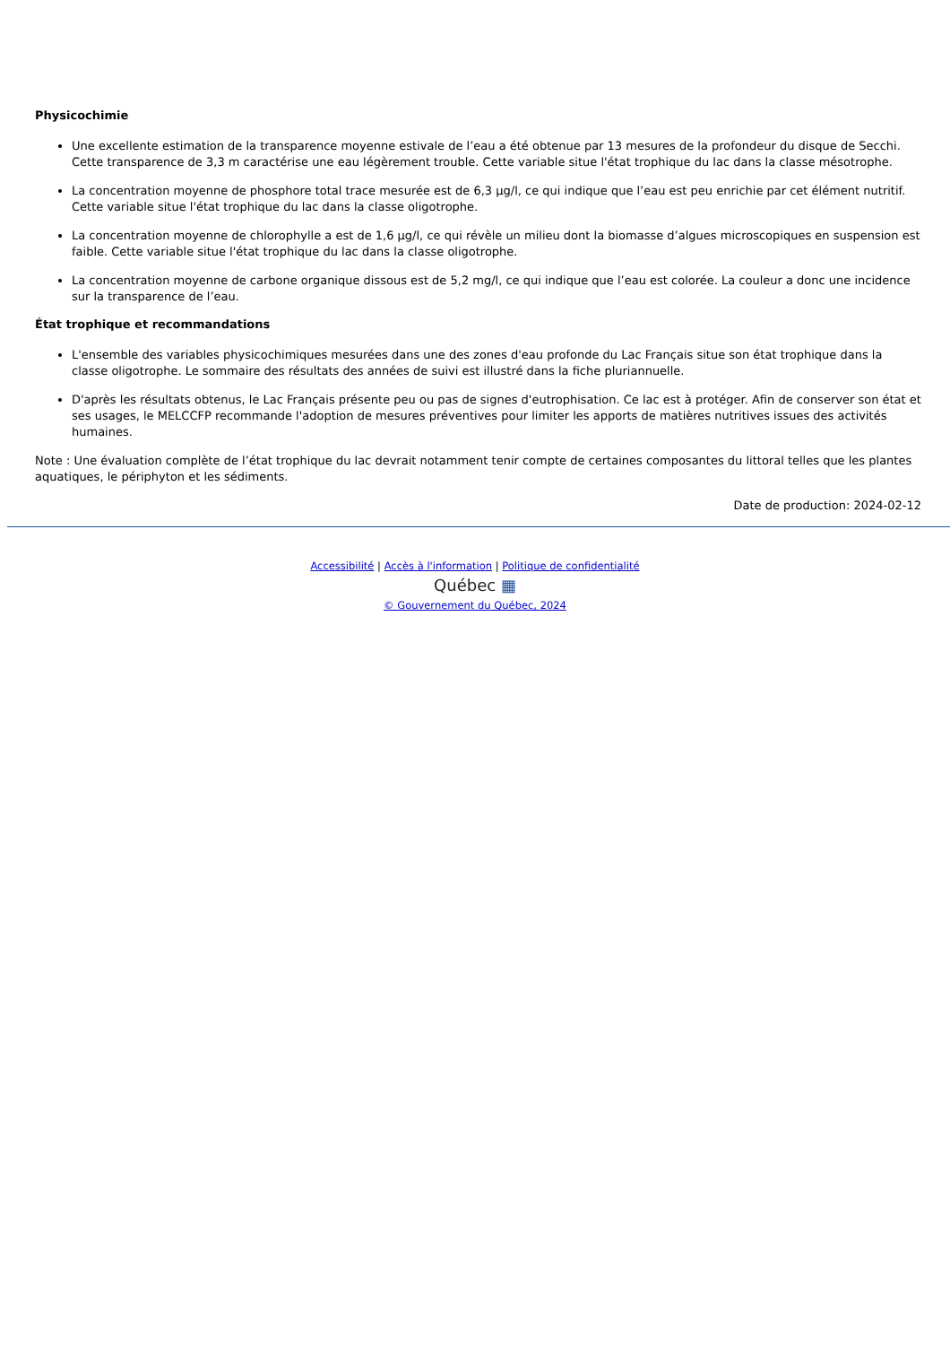Physicochimie
Une excellente estimation de la transparence moyenne estivale de l’eau a été obtenue par 13 mesures de la profondeur du disque de Secchi. Cette transparence de 3,3 m caractérise une eau légèrement trouble. Cette variable situe l'état trophique du lac dans la classe mésotrophe.
La concentration moyenne de phosphore total trace mesurée est de 6,3 µg/l, ce qui indique que l’eau est peu enrichie par cet élément nutritif. Cette variable situe l'état trophique du lac dans la classe oligotrophe.
La concentration moyenne de chlorophylle a est de 1,6 µg/l, ce qui révèle un milieu dont la biomasse d’algues microscopiques en suspension est faible. Cette variable situe l'état trophique du lac dans la classe oligotrophe.
La concentration moyenne de carbone organique dissous est de 5,2 mg/l, ce qui indique que l’eau est colorée. La couleur a donc une incidence sur la transparence de l’eau.
État trophique et recommandations
L'ensemble des variables physicochimiques mesurées dans une des zones d'eau profonde du Lac Français situe son état trophique dans la classe oligotrophe. Le sommaire des résultats des années de suivi est illustré dans la fiche pluriannuelle.
D'après les résultats obtenus, le Lac Français présente peu ou pas de signes d'eutrophisation. Ce lac est à protéger. Afin de conserver son état et ses usages, le MELCCFP recommande l'adoption de mesures préventives pour limiter les apports de matières nutritives issues des activités humaines.
Note : Une évaluation complète de l’état trophique du lac devrait notamment tenir compte de certaines composantes du littoral telles que les plantes aquatiques, le périphyton et les sédiments.
Date de production: 2024-02-12
Accessibilité | Accès à l'information | Politique de confidentialité
Québec ▦
© Gouvernement du Québec, 2024